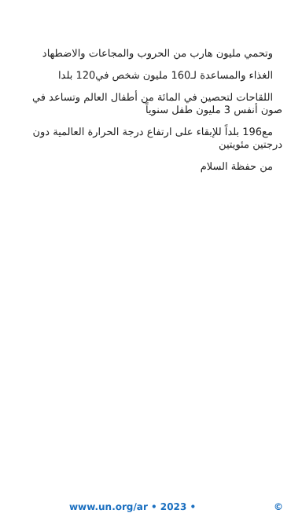وتحمي مليون هارب من الحروب والمجاعات والاضطهاد
الغذاء والمساعدة لـ160 مليون شخص في120 بلدا
اللقاحات لتحصين في المائة من أطفال العالم وتساعد في صون أنفس 3 مليون طفل سنوياً
مع196 بلداً للإبقاء على ارتفاع درجة الحرارة العالمية دون درجتين مئويتين
من حفظة السلام
www.un.org/ar • 2023 • ©